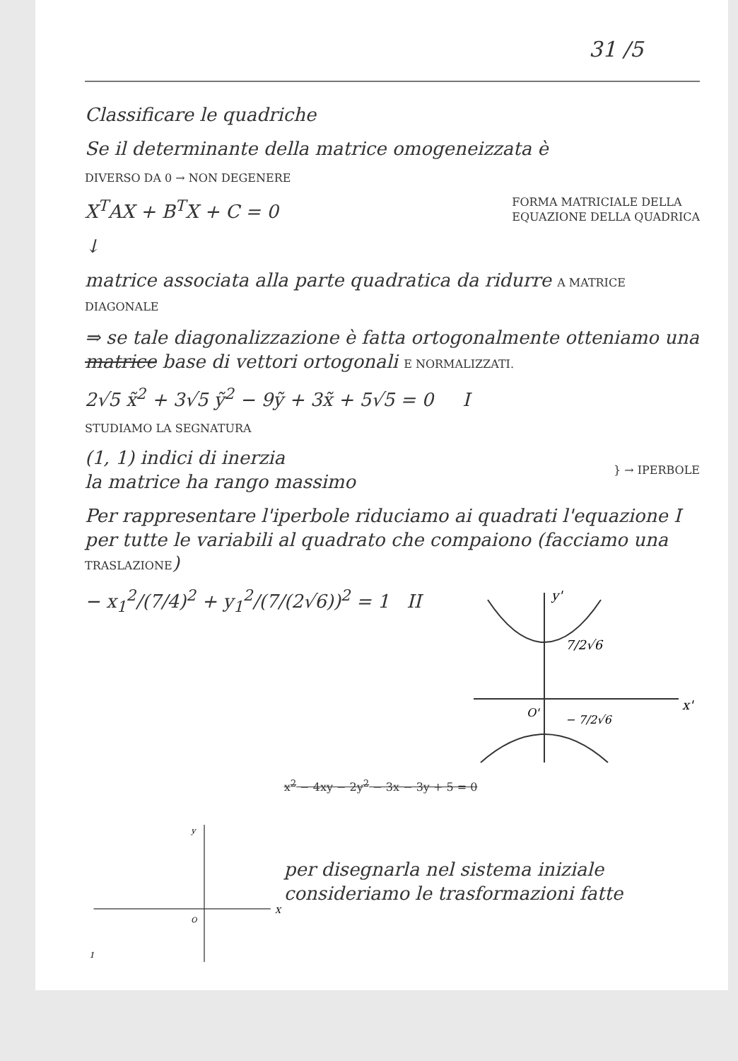31 /5
Classificare le quadriche
Se il determinante della matrice omogeneizzata è
DIVERSO DA 0 → NON DEGENERE
X<sup>T</sup>AX + B<sup>T</sup>X + C = 0
FORMA MATRICIALE DELLA
EQUAZIONE DELLA QUADRICA
↓
matrice associata alla parte quadratica da ridurre A MATRICE DIAGONALE
⇒ se tale diagonalizzazione è fatta ortogonalmente otteniamo una matrice base di vettori ortogonali E NORMALIZZATI.
2√5 x̃<sup>2</sup> + 3√5 ỹ<sup>2</sup> − 9ỹ + 3x̃ + 5√5 = 0 I
STUDIAMO LA SEGNATURA
(1, 1) indici di inerzia
la matrice ha rango massimo
} → IPERBOLE
Per rappresentare l'iperbole riduciamo ai quadrati l'equazione I per tutte le variabili al quadrato che compaiono (facciamo una TRASLAZIONE)
− x<sub>1</sub><sup>2</sup>/(7/4)<sup>2</sup> + y<sub>1</sub><sup>2</sup>/(7/(2√6))<sup>2</sup> = 1 II
y'
7/2√6
x'
O'
− 7/2√6
y
X
O
1
x<sup>2</sup> − 4xy − 2y<sup>2</sup> − 3x − 3y + 5 = 0
per disegnarla nel sistema iniziale consideriamo le trasformazioni fatte